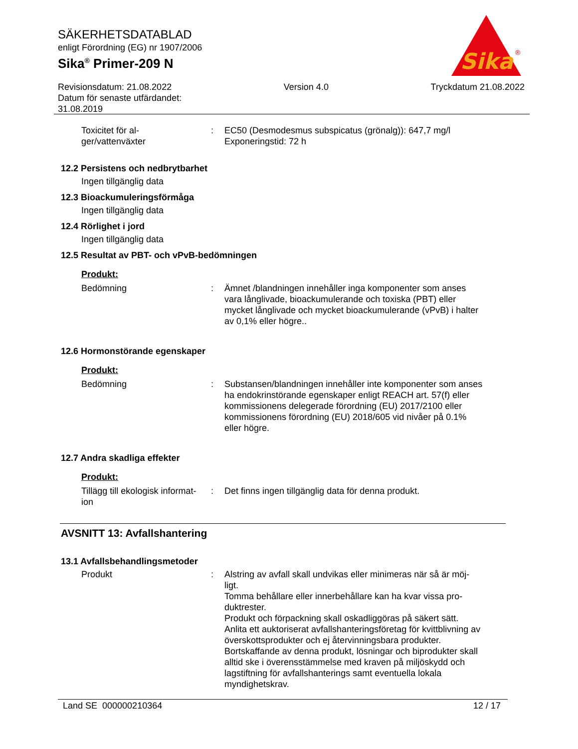SÄKERHETSDATABLAD
enligt Förordning (EG) nr 1907/2006
Sika<sup>®</sup> Primer-209 N
Sika
®
Revisionsdatum: 21.08.2022
Datum för senaste utfärdandet:
31.08.2019
Version 4.0 Tryckdatum 21.08.2022
Toxicitet för al-
ger/vattenväxter
: EC50 (Desmodesmus subspicatus (grönalg)): 647,7 mg/l
Exponeringstid: 72 h
12.2 Persistens och nedbrytbarhet
Ingen tillgänglig data
12.3 Bioackumuleringsförmåga
Ingen tillgänglig data
12.4 Rörlighet i jord
Ingen tillgänglig data
12.5 Resultat av PBT- och vPvB-bedömningen
Produkt:
Bedömning : Ämnet /blandningen innehåller inga komponenter som anses vara långlivade, bioackumulerande och toxiska (PBT) eller mycket långlivade och mycket bioackumulerande (vPvB) i halter av 0,1% eller högre..
12.6 Hormonstörande egenskaper
Produkt:
Bedömning : Substansen/blandningen innehåller inte komponenter som anses ha endokrinstörande egenskaper enligt REACH art. 57(f) eller kommissionens delegerade förordning (EU) 2017/2100 eller kommissionens förordning (EU) 2018/605 vid nivåer på 0.1% eller högre.
12.7 Andra skadliga effekter
Produkt:
Tillägg till ekologisk informat-
ion
: Det finns ingen tillgänglig data för denna produkt.
AVSNITT 13: Avfallshantering
13.1 Avfallsbehandlingsmetoder
Produkt : Alstring av avfall skall undvikas eller minimeras när så är möj-
ligt.
Tomma behållare eller innerbehållare kan ha kvar vissa pro-
duktrester.
Produkt och förpackning skall oskadliggöras på säkert sätt.
Anlita ett auktoriserat avfallshanteringsföretag för kvittblivning av överskottsprodukter och ej återvinningsbara produkter.
Bortskaffande av denna produkt, lösningar och biprodukter skall alltid ske i överensstämmelse med kraven på miljöskydd och lagstiftning för avfallshanterings samt eventuella lokala myndighetskrav.
Land SE 000000210364 12 / 17